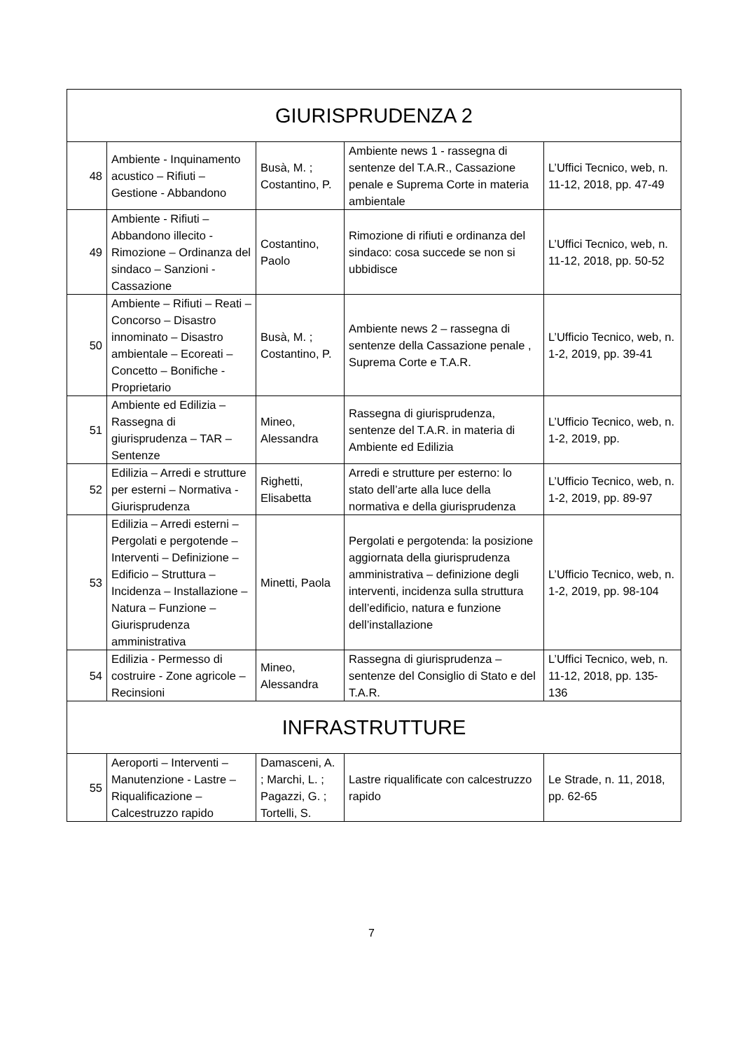| GIURISPRUDENZA 2 | | | | |
| 48 | Ambiente - Inquinamento acustico – Rifiuti – Gestione - Abbandono | Busà, M. ; Costantino, P. | Ambiente news 1 - rassegna di sentenze del T.A.R., Cassazione penale e Suprema Corte in materia ambientale | L’Uffici Tecnico, web, n. 11-12, 2018, pp. 47-49 |
| 49 | Ambiente - Rifiuti – Abbandono illecito - Rimozione – Ordinanza del sindaco – Sanzioni - Cassazione | Costantino, Paolo | Rimozione di rifiuti e ordinanza del sindaco: cosa succede se non si ubbidisce | L’Uffici Tecnico, web, n. 11-12, 2018, pp. 50-52 |
| 50 | Ambiente – Rifiuti – Reati – Concorso – Disastro innominato – Disastro ambientale – Ecoreati – Concetto – Bonifiche - Proprietario | Busà, M. ; Costantino, P. | Ambiente news 2 – rassegna di sentenze della Cassazione penale , Suprema Corte e T.A.R. | L’Ufficio Tecnico, web, n. 1-2, 2019, pp. 39-41 |
| 51 | Ambiente ed Edilizia – Rassegna di giurisprudenza – TAR – Sentenze | Mineo, Alessandra | Rassegna di giurisprudenza, sentenze del T.A.R. in materia di Ambiente ed Edilizia | L’Ufficio Tecnico, web, n. 1-2, 2019, pp. |
| 52 | Edilizia – Arredi e strutture per esterni – Normativa - Giurisprudenza | Righetti, Elisabetta | Arredi e strutture per esterno: lo stato dell’arte alla luce della normativa e della giurisprudenza | L’Ufficio Tecnico, web, n. 1-2, 2019, pp. 89-97 |
| 53 | Edilizia – Arredi esterni – Pergolati e pergotende – Interventi – Definizione – Edificio – Struttura – Incidenza – Installazione – Natura – Funzione – Giurisprudenza amministrativa | Minetti, Paola | Pergolati e pergotenda: la posizione aggiornata della giurisprudenza amministrativa – definizione degli interventi, incidenza sulla struttura dell’edificio, natura e funzione dell’installazione | L’Ufficio Tecnico, web, n. 1-2, 2019, pp. 98-104 |
| 54 | Edilizia - Permesso di costruire - Zone agricole – Recinsioni | Mineo, Alessandra | Rassegna di giurisprudenza – sentenze del Consiglio di Stato e del T.A.R. | L’Uffici Tecnico, web, n. 11-12, 2018, pp. 135-136 |
| INFRASTRUTTURE | | | | |
| 55 | Aeroporti – Interventi – Manutenzione - Lastre – Riqualificazione – Calcestruzzo rapido | Damasceni, A. ; Marchi, L. ; Pagazzi, G. ; Tortelli, S. | Lastre riqualificate con calcestruzzo rapido | Le Strade, n. 11, 2018, pp. 62-65 |
7